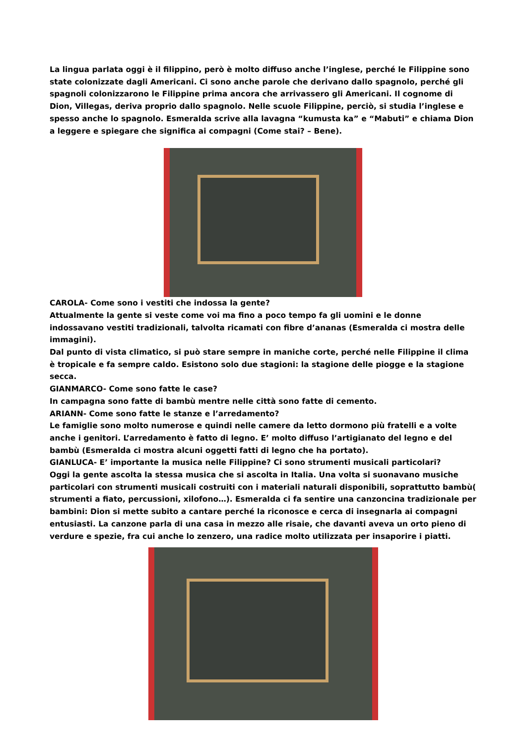La lingua parlata oggi è il filippino, però è molto diffuso anche l’inglese, perché le Filippine sono state colonizzate dagli Americani. Ci sono anche parole che derivano dallo spagnolo, perché gli spagnoli colonizzarono le Filippine prima ancora che arrivassero gli Americani. Il cognome di Dion, Villegas, deriva proprio dallo spagnolo. Nelle scuole Filippine, perciò, si studia l’inglese e spesso anche lo spagnolo. Esmeralda scrive alla lavagna “kumusta ka” e “Mabuti” e chiama Dion a leggere e spiegare che significa ai compagni (Come stai? – Bene).
CAROLA- Come sono i vestiti che indossa la gente?
Attualmente la gente si veste come voi ma fino a poco tempo fa gli uomini e le donne indossavano vestiti tradizionali, talvolta ricamati con fibre d’ananas (Esmeralda ci mostra delle immagini).
Dal punto di vista climatico, si può stare sempre in maniche corte, perché nelle Filippine il clima è tropicale e fa sempre caldo. Esistono solo due stagioni: la stagione delle piogge e la stagione secca.
GIANMARCO- Come sono fatte le case?
In campagna sono fatte di bambù mentre nelle città sono fatte di cemento.
ARIANN- Come sono fatte le stanze e l’arredamento?
Le famiglie sono molto numerose e quindi nelle camere da letto dormono più fratelli e a volte anche i genitori. L’arredamento è fatto di legno. E’ molto diffuso l’artigianato del legno e del bambù (Esmeralda ci mostra alcuni oggetti fatti di legno che ha portato).
GIANLUCA- E’ importante la musica nelle Filippine? Ci sono strumenti musicali particolari?
Oggi la gente ascolta la stessa musica che si ascolta in Italia. Una volta si suonavano musiche particolari con strumenti musicali costruiti con i materiali naturali disponibili, soprattutto bambù( strumenti a fiato, percussioni, xilofono…). Esmeralda ci fa sentire una canzoncina tradizionale per bambini: Dion si mette subito a cantare perché la riconosce e cerca di insegnarla ai compagni entusiasti. La canzone parla di una casa in mezzo alle risaie, che davanti aveva un orto pieno di verdure e spezie, fra cui anche lo zenzero, una radice molto utilizzata per insaporire i piatti.